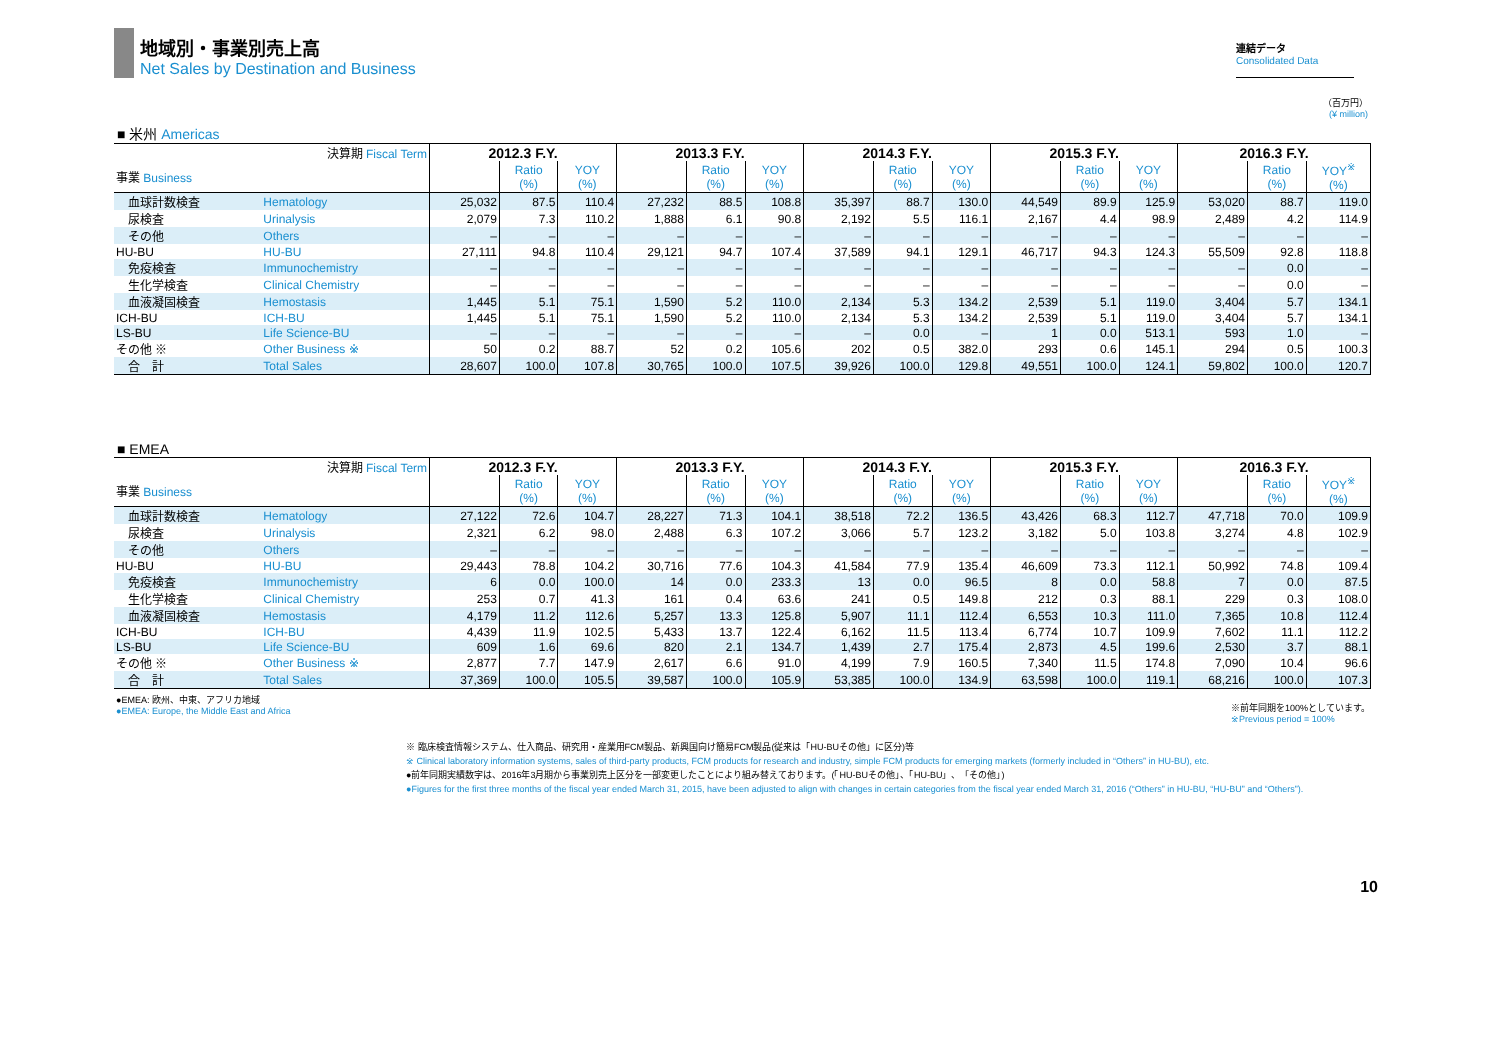地域別・事業別売上高
Net Sales by Destination and Business
連結データ
Consolidated Data
（百万円）
(¥ million)
■ 米州 Americas
| 決算期 Fiscal Term | | 2012.3 F.Y. | | | 2013.3 F.Y. | | | 2014.3 F.Y. | | | 2015.3 F.Y. | | | 2016.3 F.Y. | | |
| 事業 Business | | | Ratio (%) | YOY (%) | | Ratio (%) | YOY (%) | | Ratio (%) | YOY (%) | | Ratio (%) | YOY (%) | | Ratio (%) | YOY<sup>※</sup> (%) |
| 血球計数検査 | Hematology | 25,032 | 87.5 | 110.4 | 27,232 | 88.5 | 108.8 | 35,397 | 88.7 | 130.0 | 44,549 | 89.9 | 125.9 | 53,020 | 88.7 | 119.0 |
| 尿検査 | Urinalysis | 2,079 | 7.3 | 110.2 | 1,888 | 6.1 | 90.8 | 2,192 | 5.5 | 116.1 | 2,167 | 4.4 | 98.9 | 2,489 | 4.2 | 114.9 |
| その他 | Others | – | – | – | – | – | – | – | – | – | – | – | – | – | – | – |
| HU-BU | HU-BU | 27,111 | 94.8 | 110.4 | 29,121 | 94.7 | 107.4 | 37,589 | 94.1 | 129.1 | 46,717 | 94.3 | 124.3 | 55,509 | 92.8 | 118.8 |
| 免疫検査 | Immunochemistry | – | – | – | – | – | – | – | – | – | – | – | – | – | 0.0 | – |
| 生化学検査 | Clinical Chemistry | – | – | – | – | – | – | – | – | – | – | – | – | – | 0.0 | – |
| 血液凝固検査 | Hemostasis | 1,445 | 5.1 | 75.1 | 1,590 | 5.2 | 110.0 | 2,134 | 5.3 | 134.2 | 2,539 | 5.1 | 119.0 | 3,404 | 5.7 | 134.1 |
| ICH-BU | ICH-BU | 1,445 | 5.1 | 75.1 | 1,590 | 5.2 | 110.0 | 2,134 | 5.3 | 134.2 | 2,539 | 5.1 | 119.0 | 3,404 | 5.7 | 134.1 |
| LS-BU | Life Science-BU | – | – | – | – | – | – | – | 0.0 | – | 1 | 0.0 | 513.1 | 593 | 1.0 | – |
| その他 ※ | Other Business ※ | 50 | 0.2 | 88.7 | 52 | 0.2 | 105.6 | 202 | 0.5 | 382.0 | 293 | 0.6 | 145.1 | 294 | 0.5 | 100.3 |
| 合 計 | Total Sales | 28,607 | 100.0 | 107.8 | 30,765 | 100.0 | 107.5 | 39,926 | 100.0 | 129.8 | 49,551 | 100.0 | 124.1 | 59,802 | 100.0 | 120.7 |
■ EMEA
| 決算期 Fiscal Term | | 2012.3 F.Y. | | | 2013.3 F.Y. | | | 2014.3 F.Y. | | | 2015.3 F.Y. | | | 2016.3 F.Y. | | |
| 事業 Business | | | Ratio (%) | YOY (%) | | Ratio (%) | YOY (%) | | Ratio (%) | YOY (%) | | Ratio (%) | YOY (%) | | Ratio (%) | YOY<sup>※</sup> (%) |
| 血球計数検査 | Hematology | 27,122 | 72.6 | 104.7 | 28,227 | 71.3 | 104.1 | 38,518 | 72.2 | 136.5 | 43,426 | 68.3 | 112.7 | 47,718 | 70.0 | 109.9 |
| 尿検査 | Urinalysis | 2,321 | 6.2 | 98.0 | 2,488 | 6.3 | 107.2 | 3,066 | 5.7 | 123.2 | 3,182 | 5.0 | 103.8 | 3,274 | 4.8 | 102.9 |
| その他 | Others | – | – | – | – | – | – | – | – | – | – | – | – | – | – | – |
| HU-BU | HU-BU | 29,443 | 78.8 | 104.2 | 30,716 | 77.6 | 104.3 | 41,584 | 77.9 | 135.4 | 46,609 | 73.3 | 112.1 | 50,992 | 74.8 | 109.4 |
| 免疫検査 | Immunochemistry | 6 | 0.0 | 100.0 | 14 | 0.0 | 233.3 | 13 | 0.0 | 96.5 | 8 | 0.0 | 58.8 | 7 | 0.0 | 87.5 |
| 生化学検査 | Clinical Chemistry | 253 | 0.7 | 41.3 | 161 | 0.4 | 63.6 | 241 | 0.5 | 149.8 | 212 | 0.3 | 88.1 | 229 | 0.3 | 108.0 |
| 血液凝固検査 | Hemostasis | 4,179 | 11.2 | 112.6 | 5,257 | 13.3 | 125.8 | 5,907 | 11.1 | 112.4 | 6,553 | 10.3 | 111.0 | 7,365 | 10.8 | 112.4 |
| ICH-BU | ICH-BU | 4,439 | 11.9 | 102.5 | 5,433 | 13.7 | 122.4 | 6,162 | 11.5 | 113.4 | 6,774 | 10.7 | 109.9 | 7,602 | 11.1 | 112.2 |
| LS-BU | Life Science-BU | 609 | 1.6 | 69.6 | 820 | 2.1 | 134.7 | 1,439 | 2.7 | 175.4 | 2,873 | 4.5 | 199.6 | 2,530 | 3.7 | 88.1 |
| その他 ※ | Other Business ※ | 2,877 | 7.7 | 147.9 | 2,617 | 6.6 | 91.0 | 4,199 | 7.9 | 160.5 | 7,340 | 11.5 | 174.8 | 7,090 | 10.4 | 96.6 |
| 合 計 | Total Sales | 37,369 | 100.0 | 105.5 | 39,587 | 100.0 | 105.9 | 53,385 | 100.0 | 134.9 | 63,598 | 100.0 | 119.1 | 68,216 | 100.0 | 107.3 |
●EMEA: 欧州、中東、アフリカ地域
●EMEA: Europe, the Middle East and Africa
※前年同期を100%としています。
※Previous period = 100%
※ 臨床検査情報システム、仕入商品、研究用・産業用FCM製品、新興国向け簡易FCM製品(従来は「HU-BUその他」に区分)等
※ Clinical laboratory information systems, sales of third-party products, FCM products for research and industry, simple FCM products for emerging markets (formerly included in “Others” in HU-BU), etc.
●前年同期実績数字は、2016年3月期から事業別売上区分を一部変更したことにより組み替えております。(「HU-BUその他」、「HU-BU」、「その他」)
●Figures for the first three months of the fiscal year ended March 31, 2015, have been adjusted to align with changes in certain categories from the fiscal year ended March 31, 2016 (“Others” in HU-BU, “HU-BU” and “Others”).
10